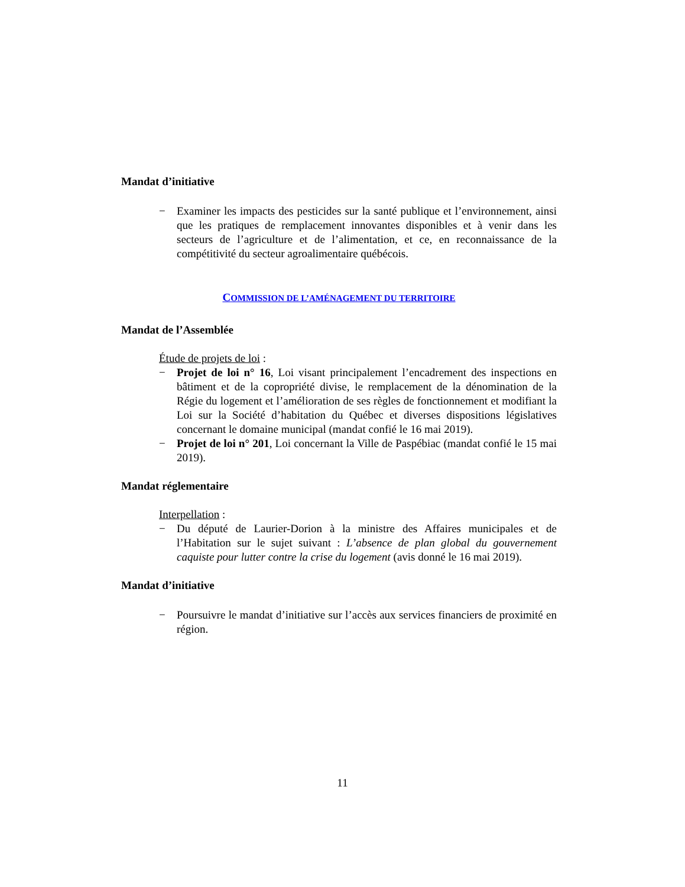Mandat d’initiative
− Examiner les impacts des pesticides sur la santé publique et l’environnement, ainsi que les pratiques de remplacement innovantes disponibles et à venir dans les secteurs de l’agriculture et de l’alimentation, et ce, en reconnaissance de la compétitivité du secteur agroalimentaire québécois.
COMMISSION DE L’AMÉNAGEMENT DU TERRITOIRE
Mandat de l’Assemblée
Étude de projets de loi :
− Projet de loi n° 16, Loi visant principalement l’encadrement des inspections en bâtiment et de la copropriété divise, le remplacement de la dénomination de la Régie du logement et l’amélioration de ses règles de fonctionnement et modifiant la Loi sur la Société d’habitation du Québec et diverses dispositions législatives concernant le domaine municipal (mandat confié le 16 mai 2019).
− Projet de loi n° 201, Loi concernant la Ville de Paspébiac (mandat confié le 15 mai 2019).
Mandat réglementaire
Interpellation :
− Du député de Laurier-Dorion à la ministre des Affaires municipales et de l’Habitation sur le sujet suivant : L’absence de plan global du gouvernement caquiste pour lutter contre la crise du logement (avis donné le 16 mai 2019).
Mandat d’initiative
− Poursuivre le mandat d’initiative sur l’accès aux services financiers de proximité en région.
11